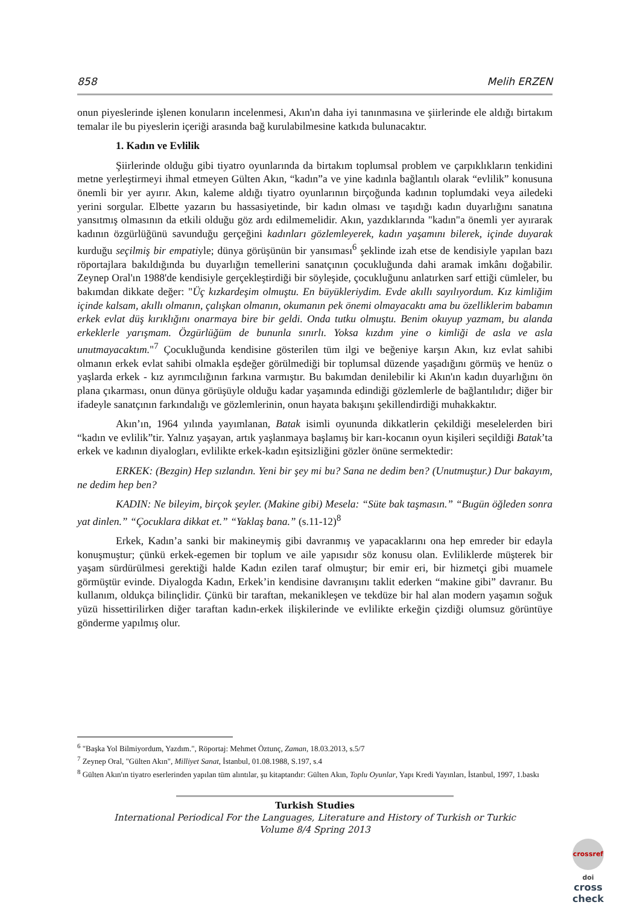858 Melih ERZEN
onun piyeslerinde işlenen konuların incelenmesi, Akın'ın daha iyi tanınmasına ve şiirlerinde ele aldığı birtakım temalar ile bu piyeslerin içeriği arasında bağ kurulabilmesine katkıda bulunacaktır.
1. Kadın ve Evlilik
Şiirlerinde olduğu gibi tiyatro oyunlarında da birtakım toplumsal problem ve çarpıklıkların tenkidini metne yerleştirmeyi ihmal etmeyen Gülten Akın, “kadın”a ve yine kadınla bağlantılı olarak “evlilik” konusuna önemli bir yer ayırır. Akın, kaleme aldığı tiyatro oyunlarının birçoğunda kadının toplumdaki veya ailedeki yerini sorgular. Elbette yazarın bu hassasiyetinde, bir kadın olması ve taşıdığı kadın duyarlığını sanatına yansıtmış olmasının da etkili olduğu göz ardı edilmemelidir. Akın, yazdıklarında "kadın"a önemli yer ayırarak kadının özgürlüğünü savunduğu gerçeğini kadınları gözlemleyerek, kadın yaşamını bilerek, içinde duyarak kurduğu seçilmiş bir empatiyle; dünya görüşünün bir yansıması<sup>6</sup> şeklinde izah etse de kendisiyle yapılan bazı röportajlara bakıldığında bu duyarlığın temellerini sanatçının çocukluğunda dahi aramak imkânı doğabilir. Zeynep Oral'ın 1988'de kendisiyle gerçekleştirdiği bir söyleşide, çocukluğunu anlatırken sarf ettiği cümleler, bu bakımdan dikkate değer: "Üç kızkardeşim olmuştu. En büyükleriydim. Evde akıllı sayılıyordum. Kız kimliğim içinde kalsam, akıllı olmanın, çalışkan olmanın, okumanın pek önemi olmayacaktı ama bu özelliklerim babamın erkek evlat düş kırıklığını onarmaya bire bir geldi. Onda tutku olmuştu. Benim okuyup yazmam, bu alanda erkeklerle yarışmam. Özgürlüğüm de bununla sınırlı. Yoksa kızdım yine o kimliği de asla ve asla unutmayacaktım."<sup>7</sup> Çocukluğunda kendisine gösterilen tüm ilgi ve beğeniye karşın Akın, kız evlat sahibi olmanın erkek evlat sahibi olmakla eşdeğer görülmediği bir toplumsal düzende yaşadığını görmüş ve henüz o yaşlarda erkek - kız ayrımcılığının farkına varmıştır. Bu bakımdan denilebilir ki Akın'ın kadın duyarlığını ön plana çıkarması, onun dünya görüşüyle olduğu kadar yaşamında edindiği gözlemlerle de bağlantılıdır; diğer bir ifadeyle sanatçının farkındalığı ve gözlemlerinin, onun hayata bakışını şekillendirdiği muhakkaktır.
Akın’ın, 1964 yılında yayımlanan, Batak isimli oyununda dikkatlerin çekildiği meselelerden biri “kadın ve evlilik”tir. Yalnız yaşayan, artık yaşlanmaya başlamış bir karı-kocanın oyun kişileri seçildiği Batak’ta erkek ve kadının diyalogları, evlilikte erkek-kadın eşitsizliğini gözler önüne sermektedir:
ERKEK: (Bezgin) Hep sızlandın. Yeni bir şey mi bu? Sana ne dedim ben? (Unutmuştur.) Dur bakayım, ne dedim hep ben?
KADIN: Ne bileyim, birçok şeyler. (Makine gibi) Mesela: “Süte bak taşmasın.” “Bugün öğleden sonra yat dinlen.” “Çocuklara dikkat et.” “Yaklaş bana.” (s.11-12)<sup>8</sup>
Erkek, Kadın’a sanki bir makineymiş gibi davranmış ve yapacaklarını ona hep emreder bir edayla konuşmuştur; çünkü erkek-egemen bir toplum ve aile yapısıdır söz konusu olan. Evliliklerde müşterek bir yaşam sürdürülmesi gerektiği halde Kadın ezilen taraf olmuştur; bir emir eri, bir hizmetçi gibi muamele görmüştür evinde. Diyalogda Kadın, Erkek’in kendisine davranışını taklit ederken “makine gibi” davranır. Bu kullanım, oldukça bilinçlidir. Çünkü bir taraftan, mekanikleşen ve tekdüze bir hal alan modern yaşamın soğuk yüzü hissettirilirken diğer taraftan kadın-erkek ilişkilerinde ve evlilikte erkeğin çizdiği olumsuz görüntüye gönderme yapılmış olur.
<sup>6</sup> "Başka Yol Bilmiyordum, Yazdım.", Röportaj: Mehmet Öztunç, Zaman, 18.03.2013, s.5/7
<sup>7</sup> Zeynep Oral, "Gülten Akın", Milliyet Sanat, İstanbul, 01.08.1988, S.197, s.4
<sup>8</sup> Gülten Akın'ın tiyatro eserlerinden yapılan tüm alıntılar, şu kitaptandır: Gülten Akın, Toplu Oyunlar, Yapı Kredi Yayınları, İstanbul, 1997, 1.baskı
Turkish Studies
International Periodical For the Languages, Literature and History of Turkish or Turkic
Volume 8/4 Spring 2013
crossref
doi
cross check